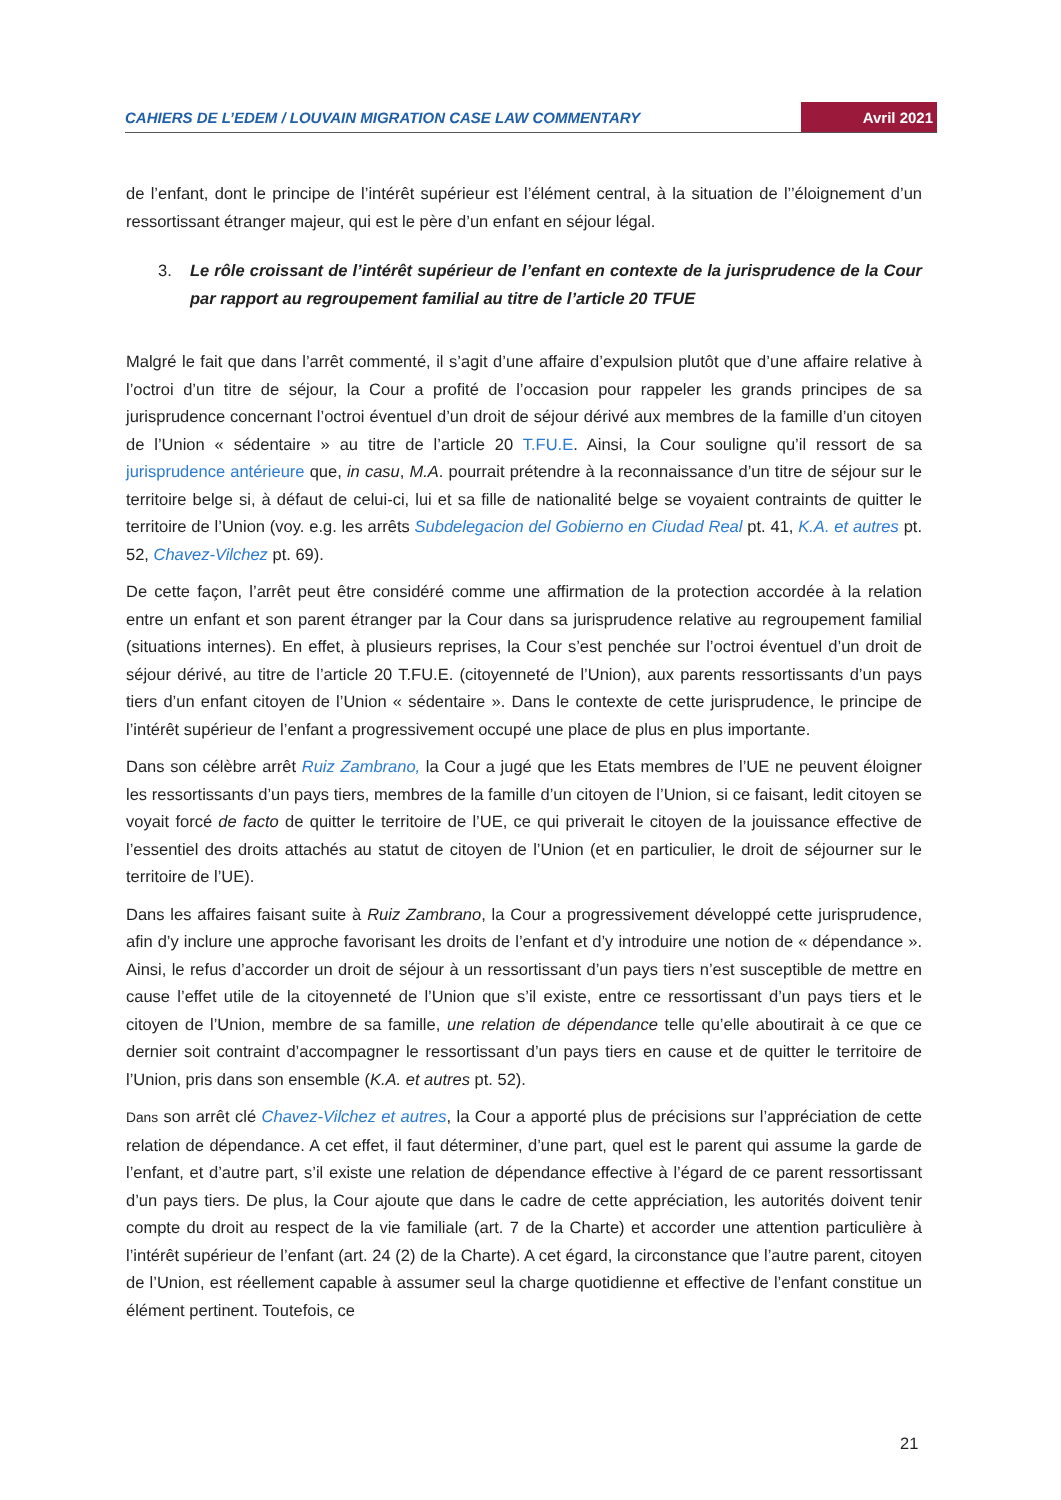CAHIERS DE L’EDEM / LOUVAIN MIGRATION CASE LAW COMMENTARY Avril 2021
de l’enfant, dont le principe de l’intérêt supérieur est l’élément central, à la situation de l’’éloignement d’un ressortissant étranger majeur, qui est le père d’un enfant en séjour légal.
3. Le rôle croissant de l’intérêt supérieur de l’enfant en contexte de la jurisprudence de la Cour par rapport au regroupement familial au titre de l’article 20 TFUE
Malgré le fait que dans l’arrêt commenté, il s’agit d’une affaire d’expulsion plutôt que d’une affaire relative à l’octroi d’un titre de séjour, la Cour a profité de l’occasion pour rappeler les grands principes de sa jurisprudence concernant l’octroi éventuel d’un droit de séjour dérivé aux membres de la famille d’un citoyen de l’Union « sédentaire » au titre de l’article 20 T.FU.E. Ainsi, la Cour souligne qu’il ressort de sa jurisprudence antérieure que, in casu, M.A. pourrait prétendre à la reconnaissance d’un titre de séjour sur le territoire belge si, à défaut de celui-ci, lui et sa fille de nationalité belge se voyaient contraints de quitter le territoire de l’Union (voy. e.g. les arrêts Subdelegacion del Gobierno en Ciudad Real pt. 41, K.A. et autres pt. 52, Chavez-Vilchez pt. 69).
De cette façon, l’arrêt peut être considéré comme une affirmation de la protection accordée à la relation entre un enfant et son parent étranger par la Cour dans sa jurisprudence relative au regroupement familial (situations internes). En effet, à plusieurs reprises, la Cour s’est penchée sur l’octroi éventuel d’un droit de séjour dérivé, au titre de l’article 20 T.FU.E. (citoyenneté de l’Union), aux parents ressortissants d’un pays tiers d’un enfant citoyen de l’Union « sédentaire ». Dans le contexte de cette jurisprudence, le principe de l’intérêt supérieur de l’enfant a progressivement occupé une place de plus en plus importante.
Dans son célèbre arrêt Ruiz Zambrano, la Cour a jugé que les Etats membres de l’UE ne peuvent éloigner les ressortissants d’un pays tiers, membres de la famille d’un citoyen de l’Union, si ce faisant, ledit citoyen se voyait forcé de facto de quitter le territoire de l’UE, ce qui priverait le citoyen de la jouissance effective de l’essentiel des droits attachés au statut de citoyen de l’Union (et en particulier, le droit de séjourner sur le territoire de l’UE).
Dans les affaires faisant suite à Ruiz Zambrano, la Cour a progressivement développé cette jurisprudence, afin d’y inclure une approche favorisant les droits de l’enfant et d’y introduire une notion de « dépendance ». Ainsi, le refus d’accorder un droit de séjour à un ressortissant d’un pays tiers n’est susceptible de mettre en cause l’effet utile de la citoyenneté de l’Union que s’il existe, entre ce ressortissant d’un pays tiers et le citoyen de l’Union, membre de sa famille, une relation de dépendance telle qu’elle aboutirait à ce que ce dernier soit contraint d’accompagner le ressortissant d’un pays tiers en cause et de quitter le territoire de l’Union, pris dans son ensemble (K.A. et autres pt. 52).
Dans son arrêt clé Chavez-Vilchez et autres, la Cour a apporté plus de précisions sur l’appréciation de cette relation de dépendance. A cet effet, il faut déterminer, d’une part, quel est le parent qui assume la garde de l’enfant, et d’autre part, s’il existe une relation de dépendance effective à l’égard de ce parent ressortissant d’un pays tiers. De plus, la Cour ajoute que dans le cadre de cette appréciation, les autorités doivent tenir compte du droit au respect de la vie familiale (art. 7 de la Charte) et accorder une attention particulière à l’intérêt supérieur de l’enfant (art. 24 (2) de la Charte). A cet égard, la circonstance que l’autre parent, citoyen de l’Union, est réellement capable à assumer seul la charge quotidienne et effective de l’enfant constitue un élément pertinent. Toutefois, ce
21